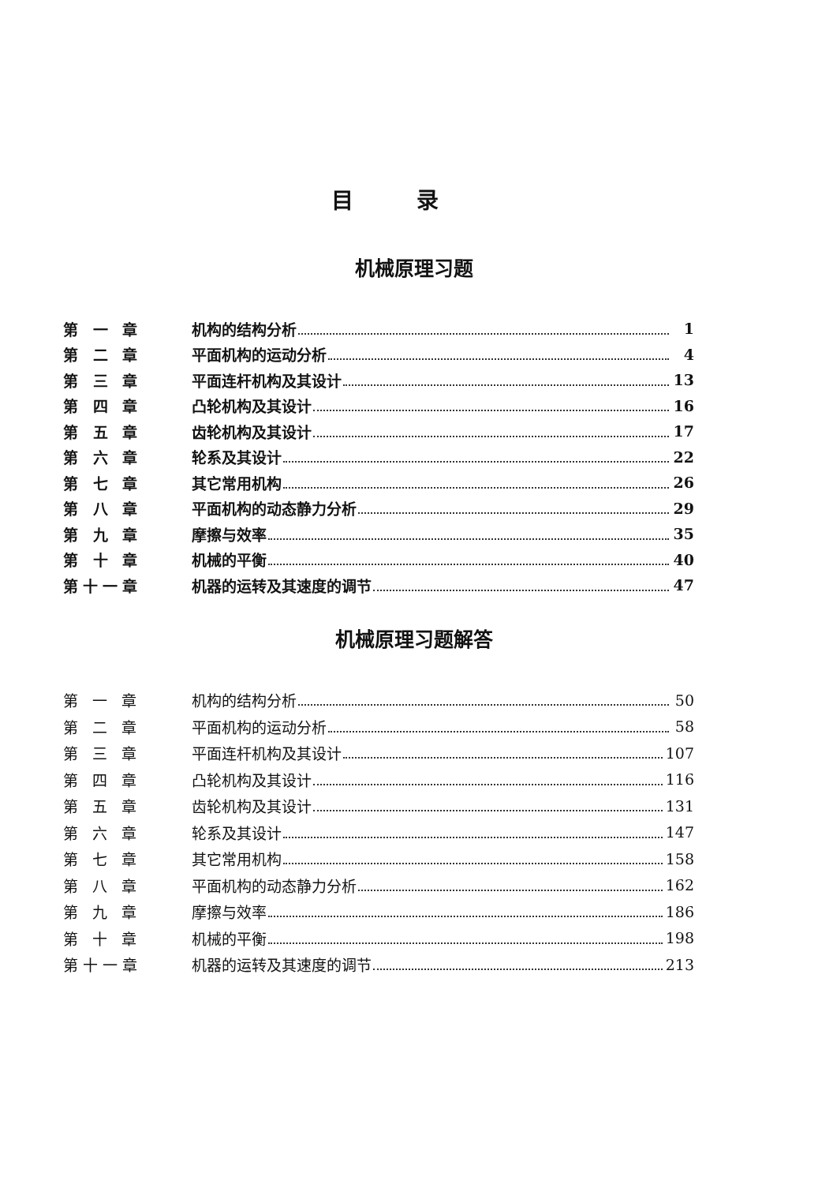目录
机械原理习题
第 一 章 机构的结构分析 1
第 二 章 平面机构的运动分析 4
第 三 章 平面连杆机构及其设计 13
第 四 章 凸轮机构及其设计 16
第 五 章 齿轮机构及其设计 17
第 六 章 轮系及其设计 22
第 七 章 其它常用机构 26
第 八 章 平面机构的动态静力分析 29
第 九 章 摩擦与效率 35
第 十 章 机械的平衡 40
第十一章 机器的运转及其速度的调节 47
机械原理习题解答
第 一 章 机构的结构分析 50
第 二 章 平面机构的运动分析 58
第 三 章 平面连杆机构及其设计 107
第 四 章 凸轮机构及其设计 116
第 五 章 齿轮机构及其设计 131
第 六 章 轮系及其设计 147
第 七 章 其它常用机构 158
第 八 章 平面机构的动态静力分析 162
第 九 章 摩擦与效率 186
第 十 章 机械的平衡 198
第十一章 机器的运转及其速度的调节 213